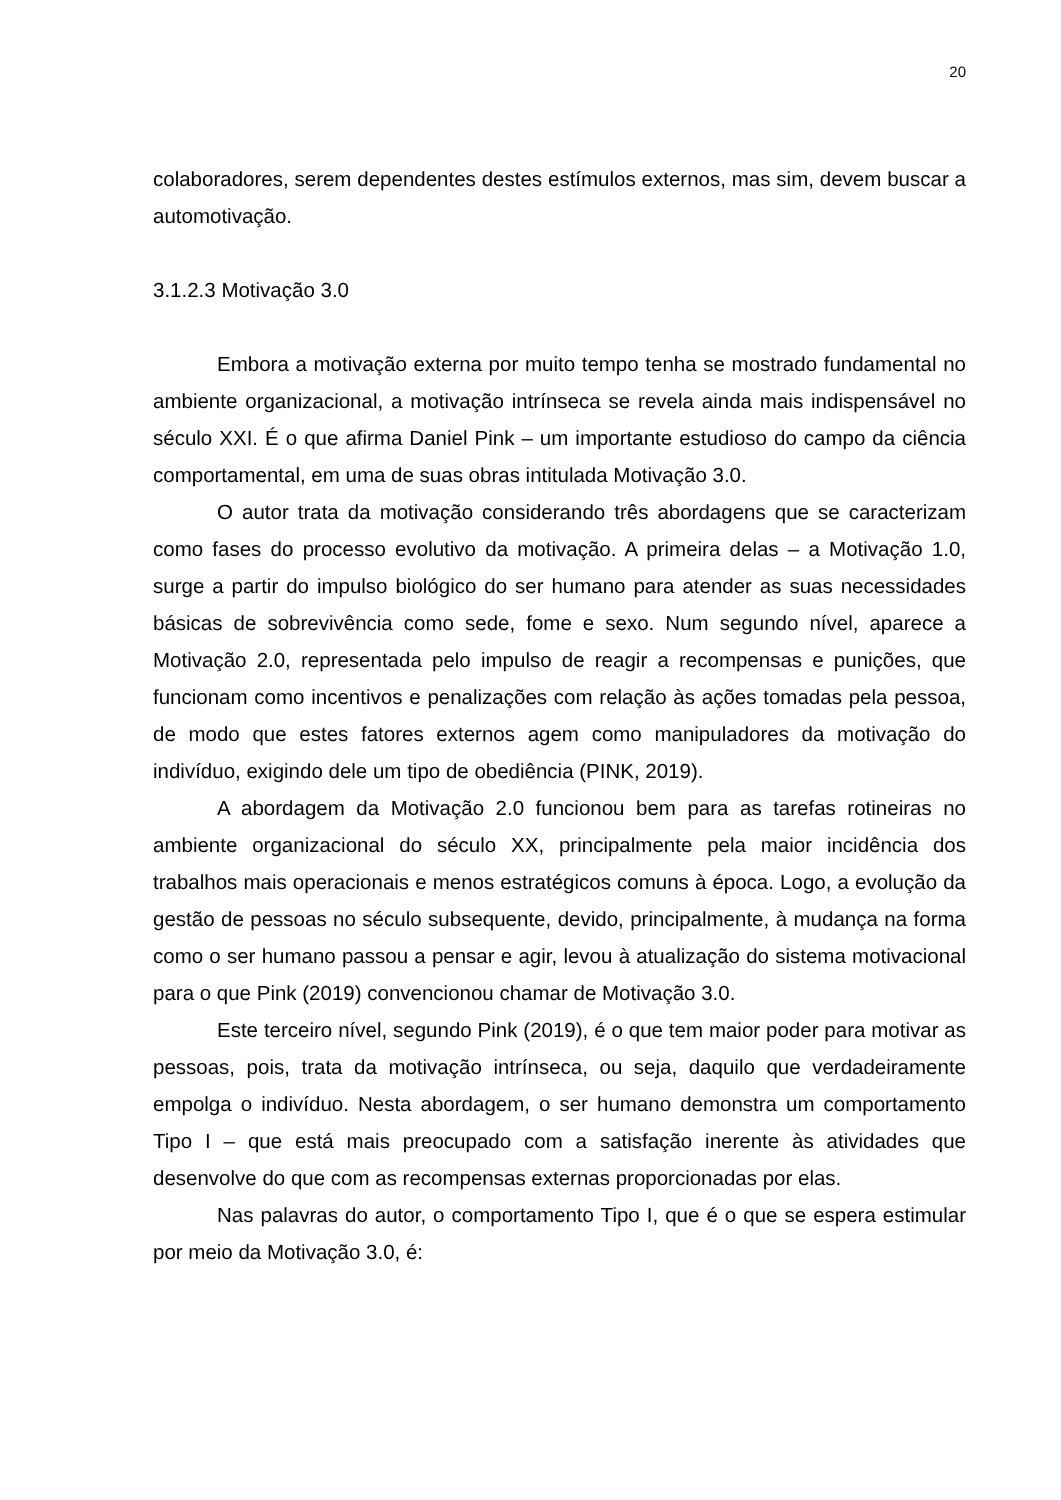20
colaboradores, serem dependentes destes estímulos externos, mas sim, devem buscar a automotivação.
3.1.2.3 Motivação 3.0
Embora a motivação externa por muito tempo tenha se mostrado fundamental no ambiente organizacional, a motivação intrínseca se revela ainda mais indispensável no século XXI. É o que afirma Daniel Pink – um importante estudioso do campo da ciência comportamental, em uma de suas obras intitulada Motivação 3.0.
O autor trata da motivação considerando três abordagens que se caracterizam como fases do processo evolutivo da motivação. A primeira delas – a Motivação 1.0, surge a partir do impulso biológico do ser humano para atender as suas necessidades básicas de sobrevivência como sede, fome e sexo. Num segundo nível, aparece a Motivação 2.0, representada pelo impulso de reagir a recompensas e punições, que funcionam como incentivos e penalizações com relação às ações tomadas pela pessoa, de modo que estes fatores externos agem como manipuladores da motivação do indivíduo, exigindo dele um tipo de obediência (PINK, 2019).
A abordagem da Motivação 2.0 funcionou bem para as tarefas rotineiras no ambiente organizacional do século XX, principalmente pela maior incidência dos trabalhos mais operacionais e menos estratégicos comuns à época. Logo, a evolução da gestão de pessoas no século subsequente, devido, principalmente, à mudança na forma como o ser humano passou a pensar e agir, levou à atualização do sistema motivacional para o que Pink (2019) convencionou chamar de Motivação 3.0.
Este terceiro nível, segundo Pink (2019), é o que tem maior poder para motivar as pessoas, pois, trata da motivação intrínseca, ou seja, daquilo que verdadeiramente empolga o indivíduo. Nesta abordagem, o ser humano demonstra um comportamento Tipo I – que está mais preocupado com a satisfação inerente às atividades que desenvolve do que com as recompensas externas proporcionadas por elas.
Nas palavras do autor, o comportamento Tipo I, que é o que se espera estimular por meio da Motivação 3.0, é: